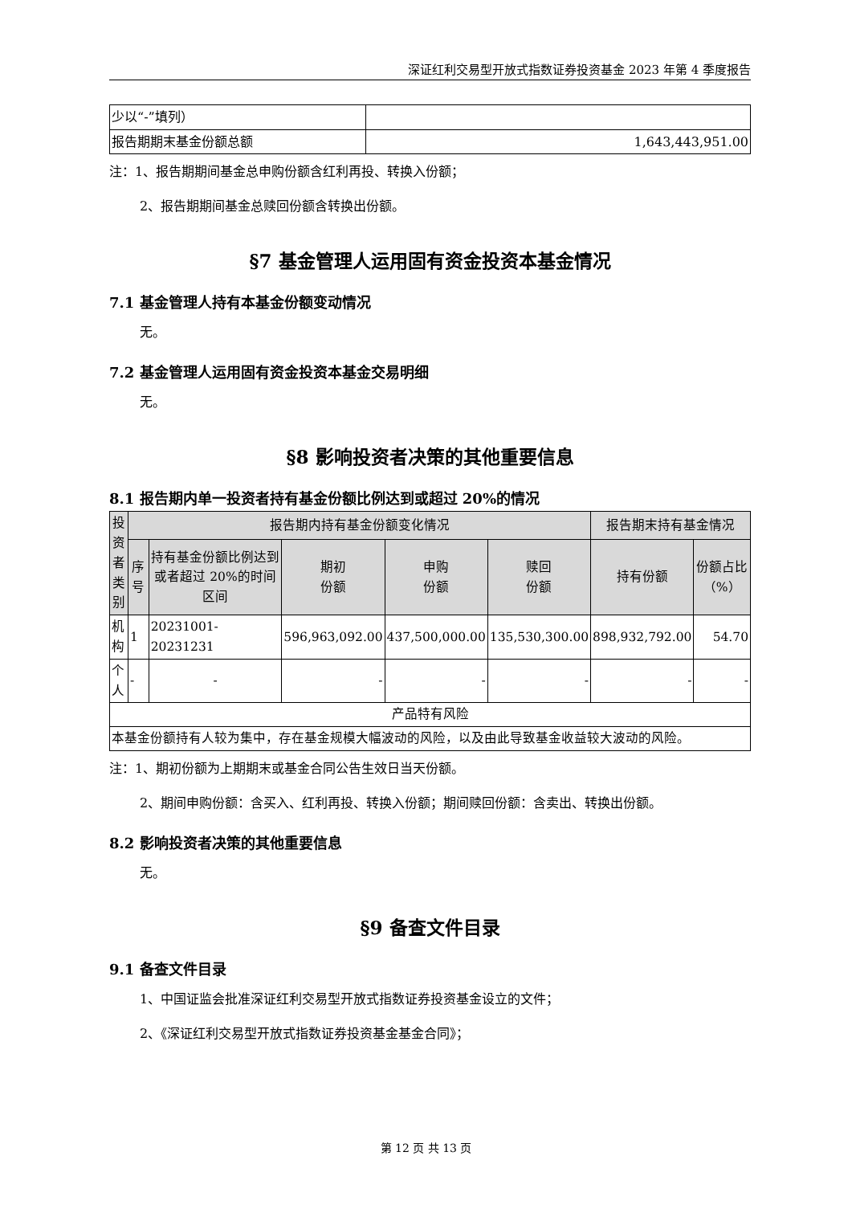深证红利交易型开放式指数证券投资基金 2023 年第 4 季度报告
| 少以“-”填列） | |
| 报告期期末基金份额总额 | 1,643,443,951.00 |
注：1、报告期期间基金总申购份额含红利再投、转换入份额；
2、报告期期间基金总赎回份额含转换出份额。
§7 基金管理人运用固有资金投资本基金情况
7.1 基金管理人持有本基金份额变动情况
无。
7.2 基金管理人运用固有资金投资本基金交易明细
无。
§8 影响投资者决策的其他重要信息
8.1 报告期内单一投资者持有基金份额比例达到或超过 20%的情况
| 投资者类别 | 报告期内持有基金份额变化情况 | | | | | 报告期末持有基金情况 | |
| --- | --- | --- | --- | --- | --- | --- | --- |
| | 序号 | 持有基金份额比例达到或者超过 20%的时间区间 | 期初 份额 | 申购 份额 | 赎回 份额 | 持有份额 | 份额占比（%） |
| 机构 | 1 | 20231001-20231231 | 596,963,092.00 | 437,500,000.00 | 135,530,300.00 | 898,932,792.00 | 54.70 |
| 个人 | - | - | - | - | - | - | - |
| 产品特有风险 | | | | | | | |
| 本基金份额持有人较为集中，存在基金规模大幅波动的风险，以及由此导致基金收益较大波动的风险。 | | | | | | | |
注：1、期初份额为上期期末或基金合同公告生效日当天份额。
2、期间申购份额：含买入、红利再投、转换入份额；期间赎回份额：含卖出、转换出份额。
8.2 影响投资者决策的其他重要信息
无。
§9 备查文件目录
9.1 备查文件目录
1、中国证监会批准深证红利交易型开放式指数证券投资基金设立的文件；
2、《深证红利交易型开放式指数证券投资基金基金合同》；
第 12 页 共 13 页